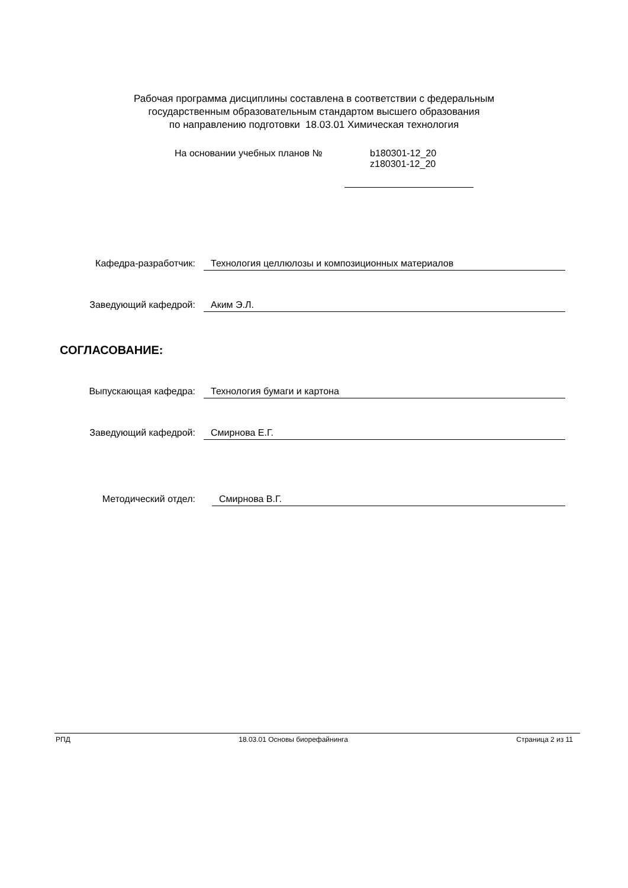Рабочая программа дисциплины составлена в соответствии с федеральным
государственным образовательным стандартом высшего образования
по направлению подготовки 18.03.01 Химическая технология
На основании учебных планов № b180301-12_20
z180301-12_20
Кафедра-разработчик: Технология целлюлозы и композиционных материалов
Заведующий кафедрой: Аким Э.Л.
СОГЛАСОВАНИЕ:
Выпускающая кафедра: Технология бумаги и картона
Заведующий кафедрой: Смирнова Е.Г.
Методический отдел: Смирнова В.Г.
РПД 18.03.01 Основы биорефайнинга Страница 2 из 11